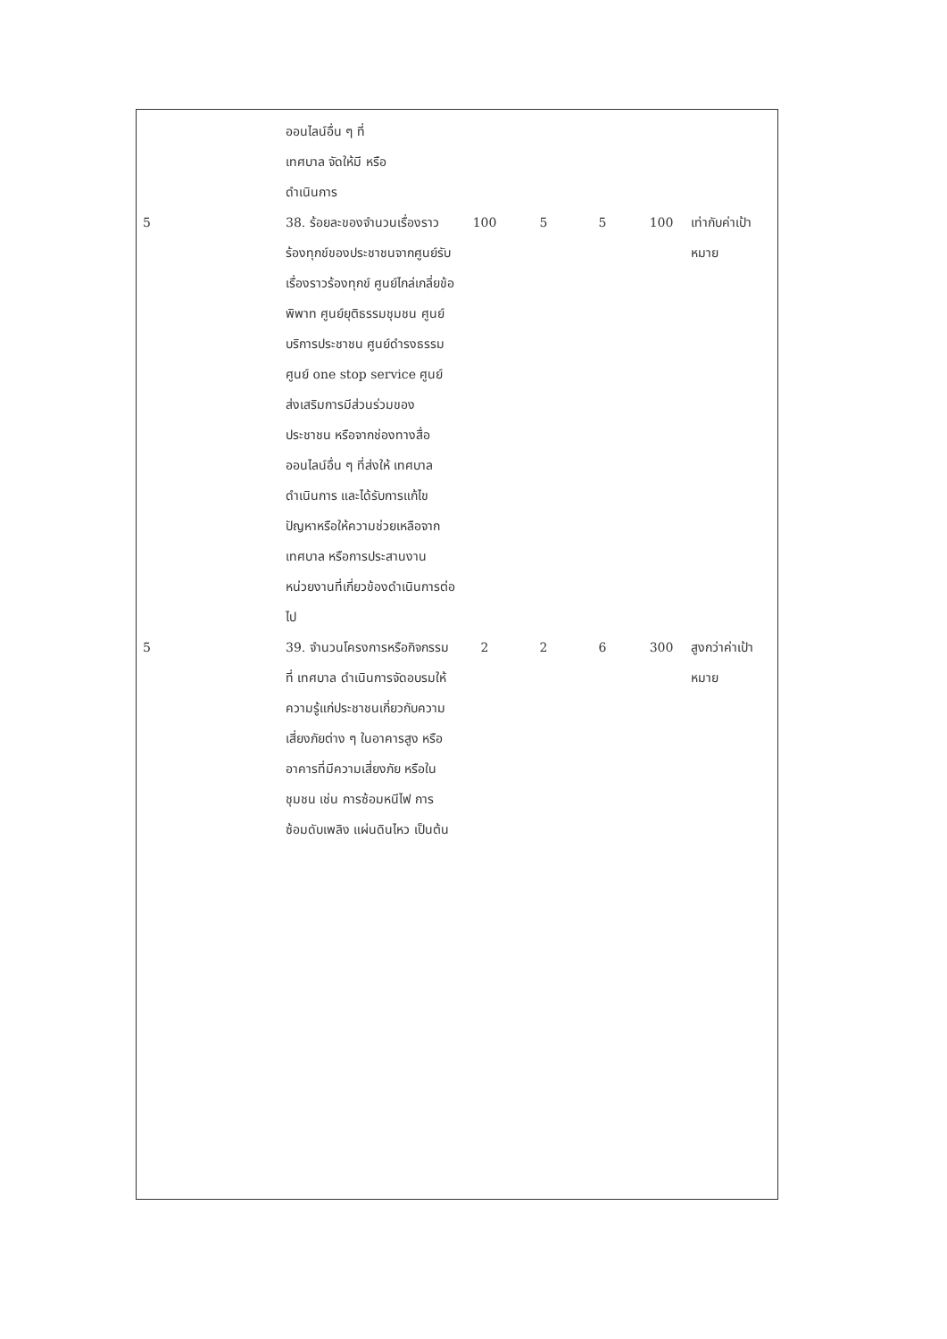| | ออนไลน์อื่น ๆ ที่ เทศบาล จัดให้มี หรือ ดำเนินการ | | | | | |
| 5 | 38. ร้อยละของจำนวนเรื่องราวร้องทุกข์ของประชาชนจากศูนย์รับเรื่องราวร้องทุกข์ ศูนย์ไกล่เกลี่ยข้อพิพาท ศูนย์ยุติธรรมชุมชน ศูนย์บริการประชาชน ศูนย์ดำรงธรรม ศูนย์ one stop service ศูนย์ส่งเสริมการมีส่วนร่วมของประชาชน หรือจากช่องทางสื่อออนไลน์อื่น ๆ ที่ส่งให้ เทศบาล ดำเนินการ และได้รับการแก้ไขปัญหาหรือให้ความช่วยเหลือจาก เทศบาล หรือการประสานงานหน่วยงานที่เกี่ยวข้องดำเนินการต่อไป | 100 | 5 | 5 | 100 | เท่ากับค่าเป้าหมาย |
| 5 | 39. จำนวนโครงการหรือกิจกรรมที่ เทศบาล ดำเนินการจัดอบรมให้ความรู้แก่ประชาชนเกี่ยวกับความเสี่ยงภัยต่าง ๆ ในอาคารสูง หรืออาคารที่มีความเสี่ยงภัย หรือในชุมชน เช่น การซ้อมหนีไฟ การซ้อมดับเพลิง แผ่นดินไหว เป็นต้น | 2 | 2 | 6 | 300 | สูงกว่าค่าเป้าหมาย |